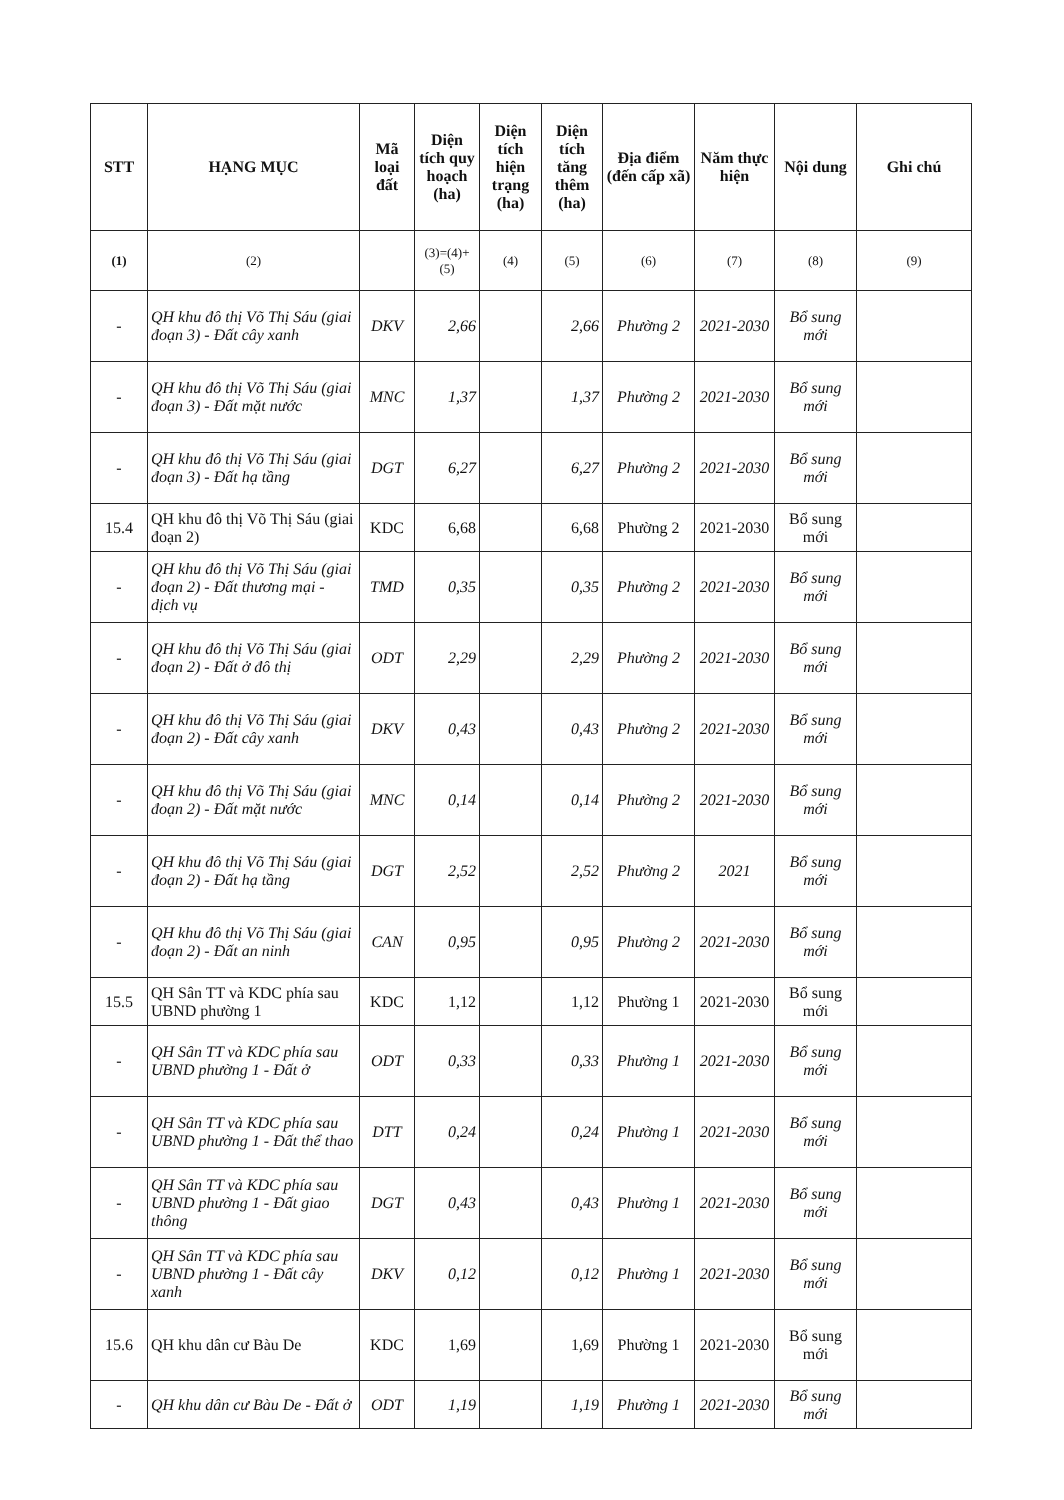| STT | HẠNG MỤC | Mã loại đất | Diện tích quy hoạch (ha) | Diện tích hiện trạng (ha) | Diện tích tăng thêm (ha) | Địa điểm (đến cấp xã) | Năm thực hiện | Nội dung | Ghi chú |
| --- | --- | --- | --- | --- | --- | --- | --- | --- | --- |
| (1) | (2) | | (3)=(4)+(5) | (4) | (5) | (6) | (7) | (8) | (9) |
| - | QH khu đô thị Võ Thị Sáu (giai đoạn 3) - Đất cây xanh | DKV | 2,66 | | 2,66 | Phường 2 | 2021-2030 | Bổ sung mới | |
| - | QH khu đô thị Võ Thị Sáu (giai đoạn 3) - Đất mặt nước | MNC | 1,37 | | 1,37 | Phường 2 | 2021-2030 | Bổ sung mới | |
| - | QH khu đô thị Võ Thị Sáu (giai đoạn 3) - Đất hạ tầng | DGT | 6,27 | | 6,27 | Phường 2 | 2021-2030 | Bổ sung mới | |
| 15.4 | QH khu đô thị Võ Thị Sáu (giai đoạn 2) | KDC | 6,68 | | 6,68 | Phường 2 | 2021-2030 | Bổ sung mới | |
| - | QH khu đô thị Võ Thị Sáu (giai đoạn 2) - Đất thương mại - dịch vụ | TMD | 0,35 | | 0,35 | Phường 2 | 2021-2030 | Bổ sung mới | |
| - | QH khu đô thị Võ Thị Sáu (giai đoạn 2) - Đất ở đô thị | ODT | 2,29 | | 2,29 | Phường 2 | 2021-2030 | Bổ sung mới | |
| - | QH khu đô thị Võ Thị Sáu (giai đoạn 2) - Đất cây xanh | DKV | 0,43 | | 0,43 | Phường 2 | 2021-2030 | Bổ sung mới | |
| - | QH khu đô thị Võ Thị Sáu (giai đoạn 2) - Đất mặt nước | MNC | 0,14 | | 0,14 | Phường 2 | 2021-2030 | Bổ sung mới | |
| - | QH khu đô thị Võ Thị Sáu (giai đoạn 2) - Đất hạ tầng | DGT | 2,52 | | 2,52 | Phường 2 | 2021 | Bổ sung mới | |
| - | QH khu đô thị Võ Thị Sáu (giai đoạn 2) - Đất an ninh | CAN | 0,95 | | 0,95 | Phường 2 | 2021-2030 | Bổ sung mới | |
| 15.5 | QH Sân TT và KDC phía sau UBND phường 1 | KDC | 1,12 | | 1,12 | Phường 1 | 2021-2030 | Bổ sung mới | |
| - | QH Sân TT và KDC phía sau UBND phường 1 - Đất ở | ODT | 0,33 | | 0,33 | Phường 1 | 2021-2030 | Bổ sung mới | |
| - | QH Sân TT và KDC phía sau UBND phường 1 - Đất thể thao | DTT | 0,24 | | 0,24 | Phường 1 | 2021-2030 | Bổ sung mới | |
| - | QH Sân TT và KDC phía sau UBND phường 1 - Đất giao thông | DGT | 0,43 | | 0,43 | Phường 1 | 2021-2030 | Bổ sung mới | |
| - | QH Sân TT và KDC phía sau UBND phường 1 - Đất cây xanh | DKV | 0,12 | | 0,12 | Phường 1 | 2021-2030 | Bổ sung mới | |
| 15.6 | QH khu dân cư Bàu De | KDC | 1,69 | | 1,69 | Phường 1 | 2021-2030 | Bổ sung mới | |
| - | QH khu dân cư Bàu De - Đất ở | ODT | 1,19 | | 1,19 | Phường 1 | 2021-2030 | Bổ sung mới | |